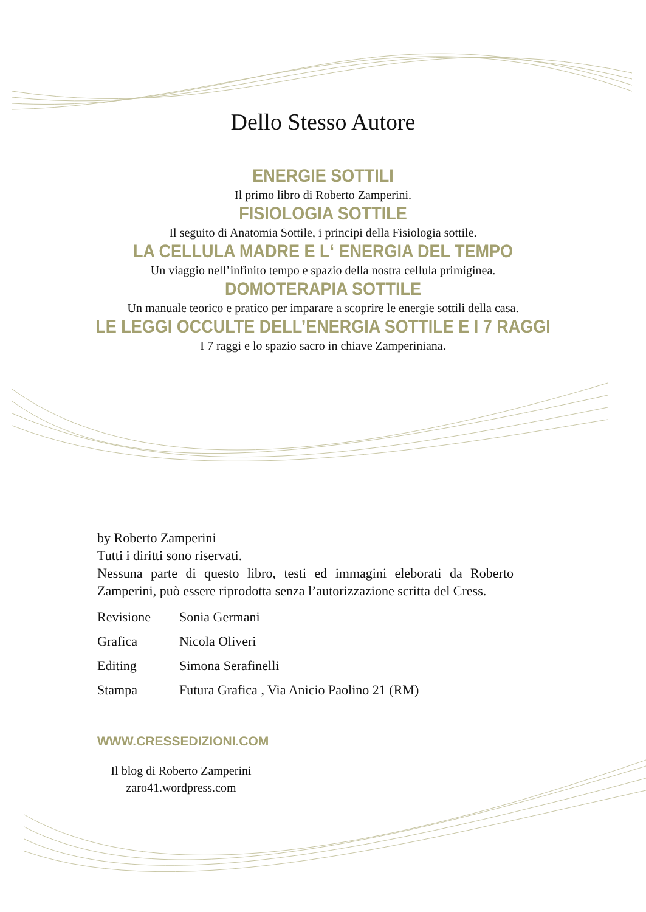Dello Stesso Autore
ENERGIE SOTTILI
Il primo libro di Roberto Zamperini.
FISIOLOGIA SOTTILE
Il seguito di Anatomia Sottile, i principi della Fisiologia sottile.
LA CELLULA MADRE E L‘ ENERGIA DEL TEMPO
Un viaggio nell’infinito tempo e spazio della nostra cellula primiginea.
DOMOTERAPIA SOTTILE
Un manuale teorico e pratico per imparare a scoprire le energie sottili della casa.
LE LEGGI OCCULTE DELL’ENERGIA SOTTILE E I 7 RAGGI
I 7 raggi e lo spazio sacro in chiave Zamperiniana.
by Roberto Zamperini
Tutti i diritti sono riservati.
Nessuna parte di questo libro, testi ed immagini eleborati da Roberto Zamperini, può essere riprodotta senza l’autorizzazione scritta del Cress.
Revisione Sonia Germani
Grafica Nicola Oliveri
Editing Simona Serafinelli
Stampa Futura Grafica , Via Anicio Paolino 21 (RM)
WWW.CRESSEDIZIONI.COM
Il blog di Roberto Zamperini
zaro41.wordpress.com